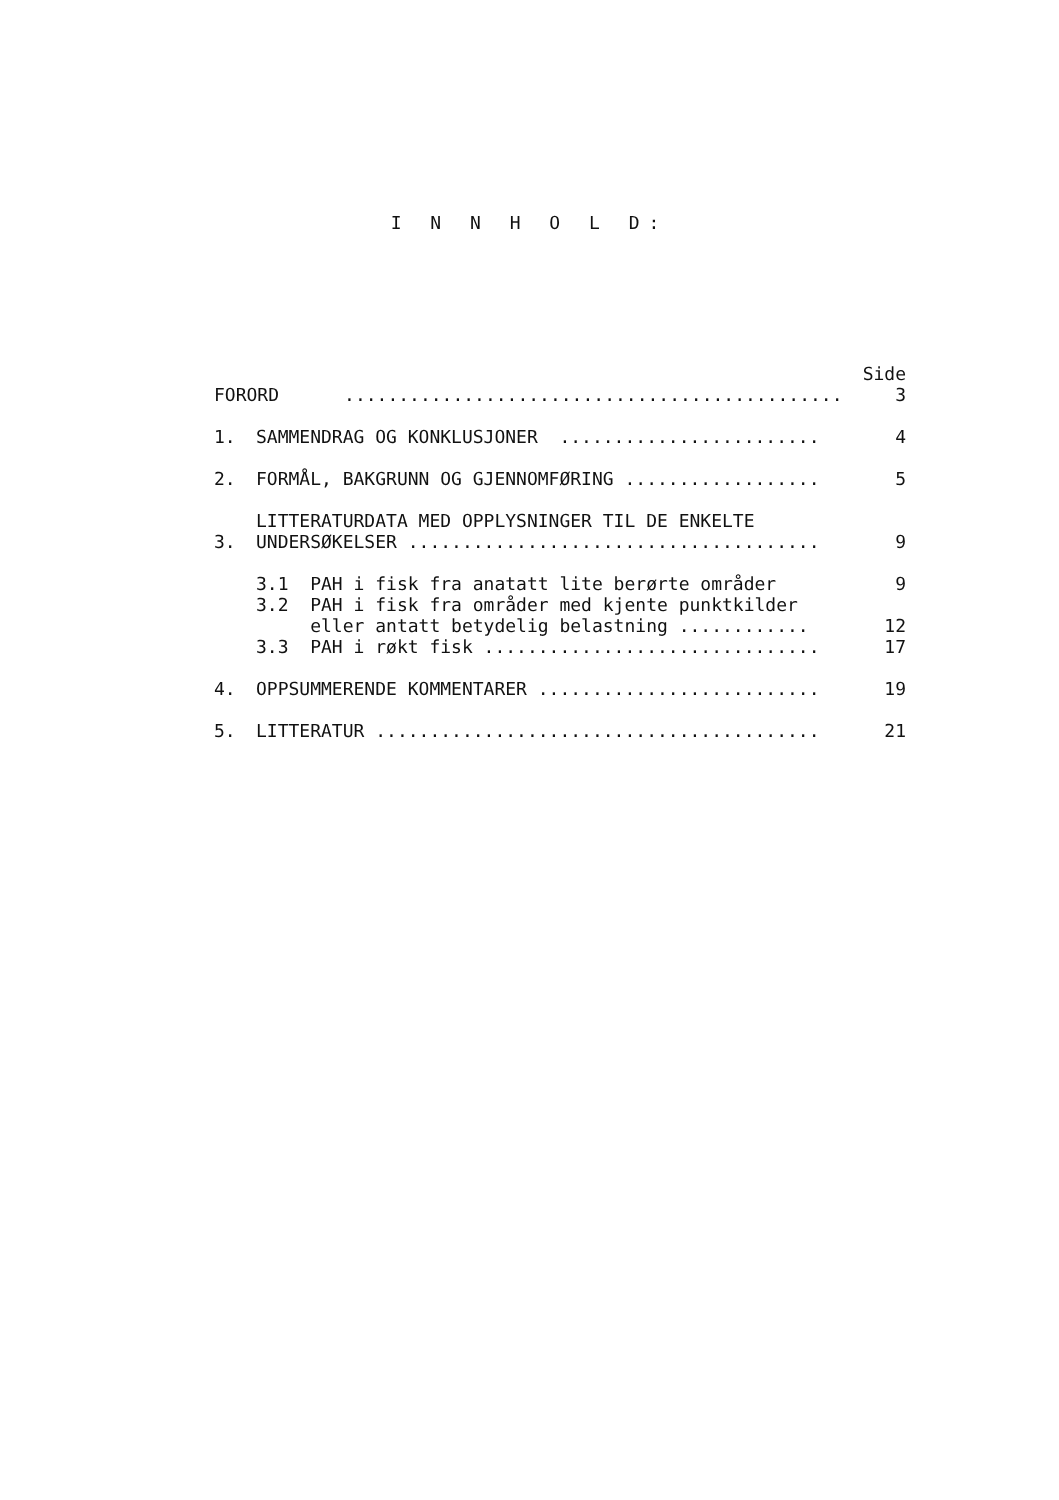I N N H O L D:
| FORORD .............................................. | | Side 3 |
| 1. | SAMMENDRAG OG KONKLUSJONER ........................ | 4 |
| 2. | FORMÅL, BAKGRUNN OG GJENNOMFØRING .................. | 5 |
| 3. | LITTERATURDATA MED OPPLYSNINGER TIL DE ENKELTE UNDERSØKELSER ...................................... | 9 |
| | 3.1 PAH i fisk fra anatatt lite berørte områder | 9 |
| | 3.2 PAH i fisk fra områder med kjente punktkilder eller antatt betydelig belastning ............ | 12 |
| | 3.3 PAH i røkt fisk ............................... | 17 |
| 4. | OPPSUMMERENDE KOMMENTARER .......................... | 19 |
| 5. | LITTERATUR ......................................... | 21 |